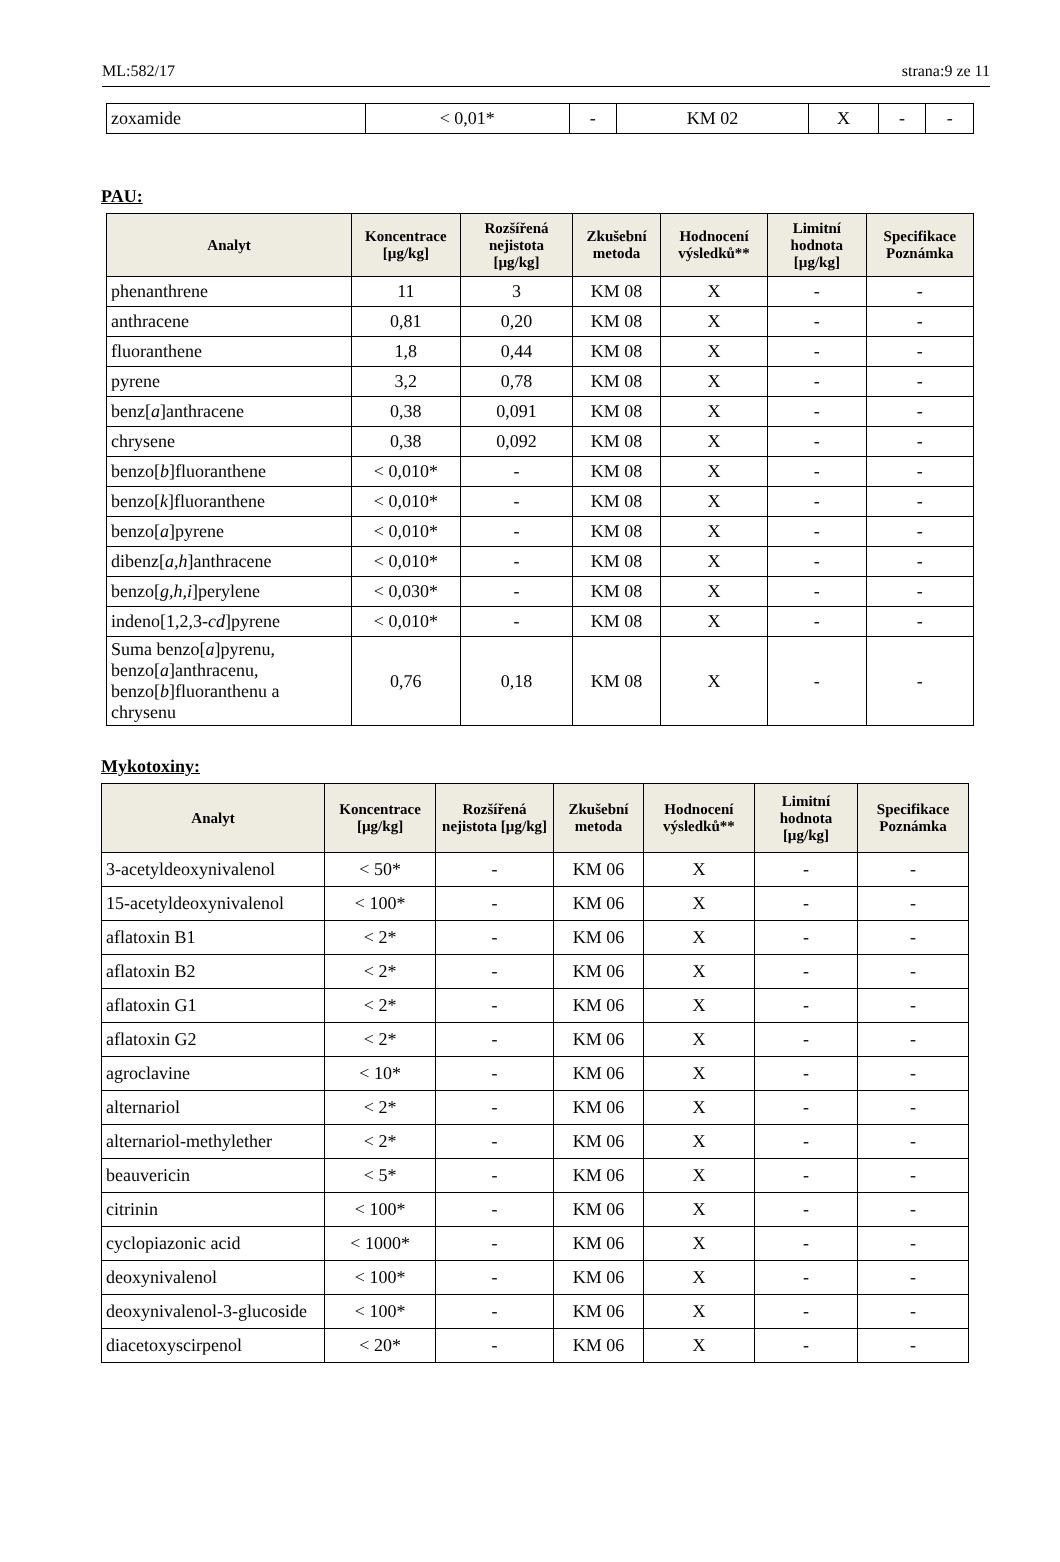ML:582/17 strana:9 ze 11
| zoxamide | < 0,01* | - | KM 02 | X | - | - |
PAU:
| Analyt | Koncentrace [µg/kg] | Rozšířená nejistota [µg/kg] | Zkušební metoda | Hodnocení výsledků** | Limitní hodnota [µg/kg] | Specifikace Poznámka |
| --- | --- | --- | --- | --- | --- | --- |
| phenanthrene | 11 | 3 | KM 08 | X | - | - |
| anthracene | 0,81 | 0,20 | KM 08 | X | - | - |
| fluoranthene | 1,8 | 0,44 | KM 08 | X | - | - |
| pyrene | 3,2 | 0,78 | KM 08 | X | - | - |
| benz[ a ]anthracene | 0,38 | 0,091 | KM 08 | X | - | - |
| chrysene | 0,38 | 0,092 | KM 08 | X | - | - |
| benzo[ b ]fluoranthene | < 0,010* | - | KM 08 | X | - | - |
| benzo[ k ]fluoranthene | < 0,010* | - | KM 08 | X | - | - |
| benzo[ a ]pyrene | < 0,010* | - | KM 08 | X | - | - |
| dibenz[ a,h ]anthracene | < 0,010* | - | KM 08 | X | - | - |
| benzo[ g,h,i ]perylene | < 0,030* | - | KM 08 | X | - | - |
| indeno[1,2,3- cd ]pyrene | < 0,010* | - | KM 08 | X | - | - |
| Suma benzo[ a ]pyrenu, benzo[ a ]anthracenu, benzo[ b ]fluoranthenu a chrysenu | 0,76 | 0,18 | KM 08 | X | - | - |
Mykotoxiny:
| Analyt | Koncentrace [µg/kg] | Rozšířená nejistota [µg/kg] | Zkušební metoda | Hodnocení výsledků** | Limitní hodnota [µg/kg] | Specifikace Poznámka |
| --- | --- | --- | --- | --- | --- | --- |
| 3-acetyldeoxynivalenol | < 50* | - | KM 06 | X | - | - |
| 15-acetyldeoxynivalenol | < 100* | - | KM 06 | X | - | - |
| aflatoxin B1 | < 2* | - | KM 06 | X | - | - |
| aflatoxin B2 | < 2* | - | KM 06 | X | - | - |
| aflatoxin G1 | < 2* | - | KM 06 | X | - | - |
| aflatoxin G2 | < 2* | - | KM 06 | X | - | - |
| agroclavine | < 10* | - | KM 06 | X | - | - |
| alternariol | < 2* | - | KM 06 | X | - | - |
| alternariol-methylether | < 2* | - | KM 06 | X | - | - |
| beauvericin | < 5* | - | KM 06 | X | - | - |
| citrinin | < 100* | - | KM 06 | X | - | - |
| cyclopiazonic acid | < 1000* | - | KM 06 | X | - | - |
| deoxynivalenol | < 100* | - | KM 06 | X | - | - |
| deoxynivalenol-3-glucoside | < 100* | - | KM 06 | X | - | - |
| diacetoxyscirpenol | < 20* | - | KM 06 | X | - | - |